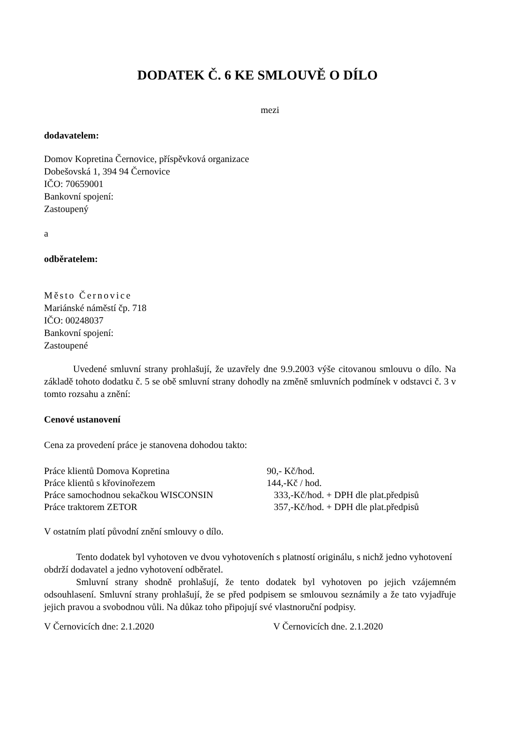DODATEK Č. 6 KE SMLOUVĚ O DÍLO
mezi
dodavatelem:
Domov Kopretina Černovice, příspěvková organizace
Dobešovská 1, 394 94 Černovice
IČO: 70659001
Bankovní spojení:
Zastoupený
a
odběratelem:
Město Černovice
Mariánské náměstí čp. 718
IČO: 00248037
Bankovní spojení:
Zastoupené
Uvedené smluvní strany prohlašují, že uzavřely dne 9.9.2003 výše citovanou smlouvu o dílo. Na základě tohoto dodatku č. 5 se obě smluvní strany dohodly na změně smluvních podmínek v odstavci č. 3 v tomto rozsahu a znění:
Cenové ustanovení
Cena za provedení práce je stanovena dohodou takto:
| Práce klientů Domova Kopretina | 90,- Kč/hod. |
| Práce klientů s křovinořezem | 144,-Kč / hod. |
| Práce samochodnou sekačkou WISCONSIN | 333,-Kč/hod. + DPH dle plat.předpisů |
| Práce traktorem ZETOR | 357,-Kč/hod. + DPH dle plat.předpisů |
V ostatním platí původní znění smlouvy o dílo.
Tento dodatek byl vyhotoven ve dvou vyhotoveních s platností originálu, s nichž jedno vyhotovení obdrží dodavatel a jedno vyhotovení odběratel.
Smluvní strany shodně prohlašují, že tento dodatek byl vyhotoven po jejich vzájemném odsouhlasení. Smluvní strany prohlašují, že se před podpisem se smlouvou seznámily a že tato vyjadřuje jejich pravou a svobodnou vůli. Na důkaz toho připojují své vlastnoruční podpisy.
V Černovicích dne: 2.1.2020 V Černovicích dne. 2.1.2020